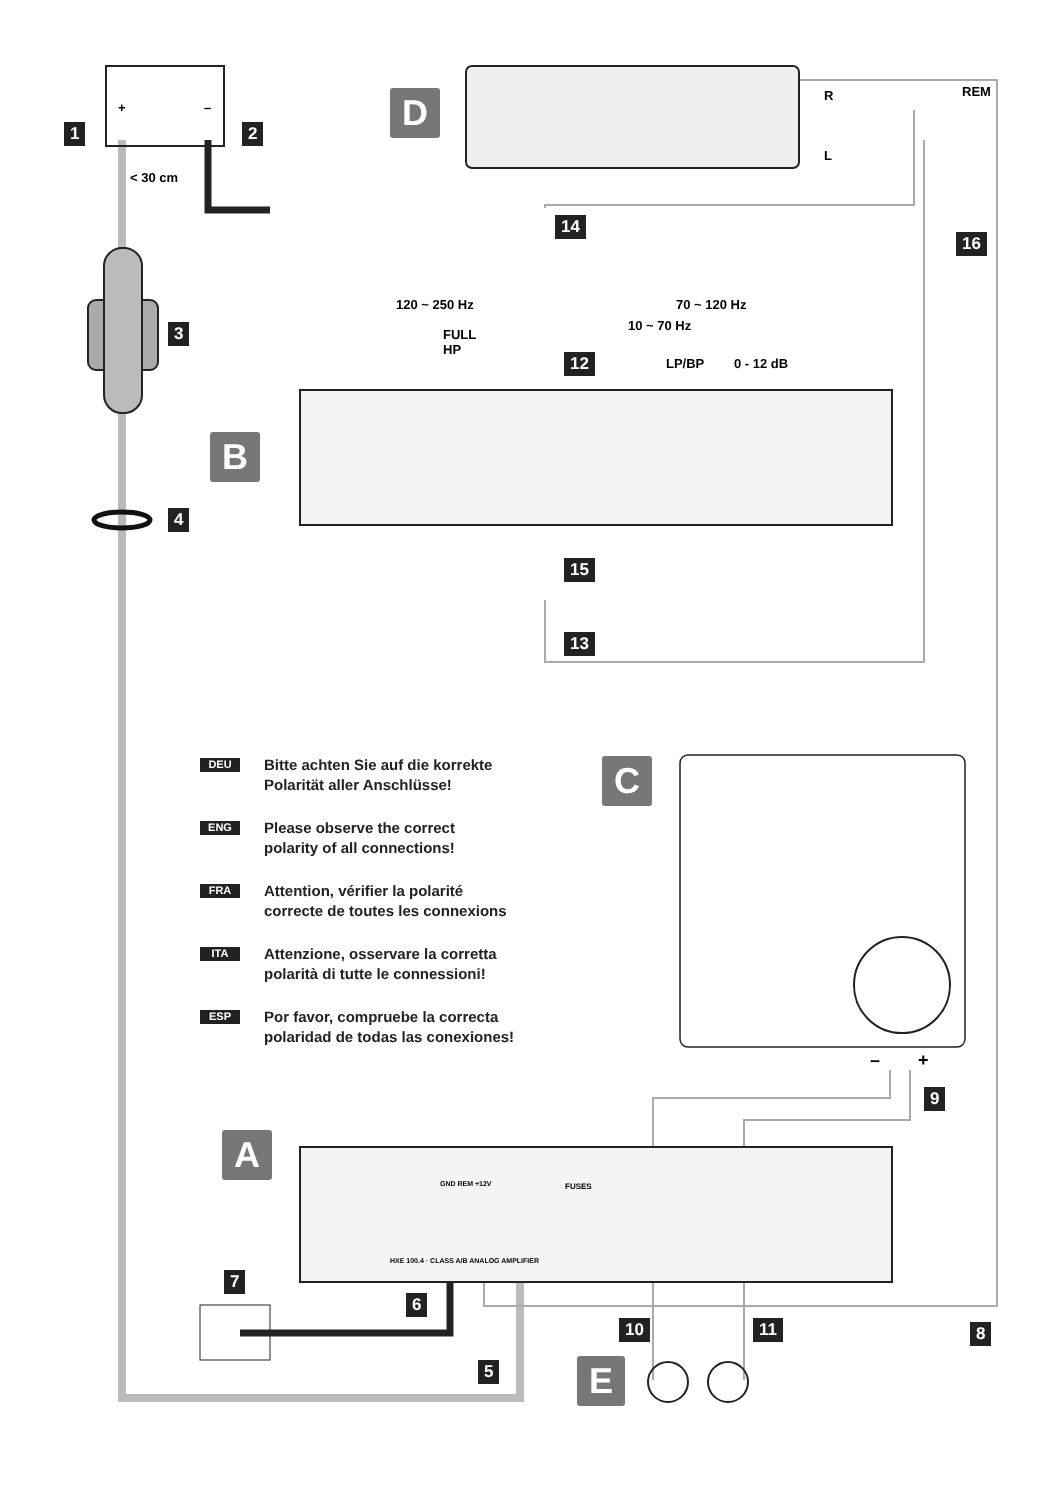+ –
1 2
< 30 cm
3
4
D R
L
REM
14
16
120 ~ 250 Hz
FULL
HP
70 ~ 120 Hz
10 ~ 70 Hz
LP/BP 0 - 12 dB
12
B
15
13
C
DEU
Bitte achten Sie auf die korrekte
Polarität aller Anschlüsse!
ENG
Please observe the correct
polarity of all connections!
FRA
Attention, vérifier la polarité
correcte de toutes les connexions
ITA
Attenzione, osservare la corretta
polarità di tutte le connessioni!
ESP
Por favor, compruebe la correcta
polaridad de todas las conexiones!
– +
9
A
GND REM +12V FUSES
HXE 100.4 · CLASS A/B ANALOG AMPLIFIER
7
6
10 11 8
5 E